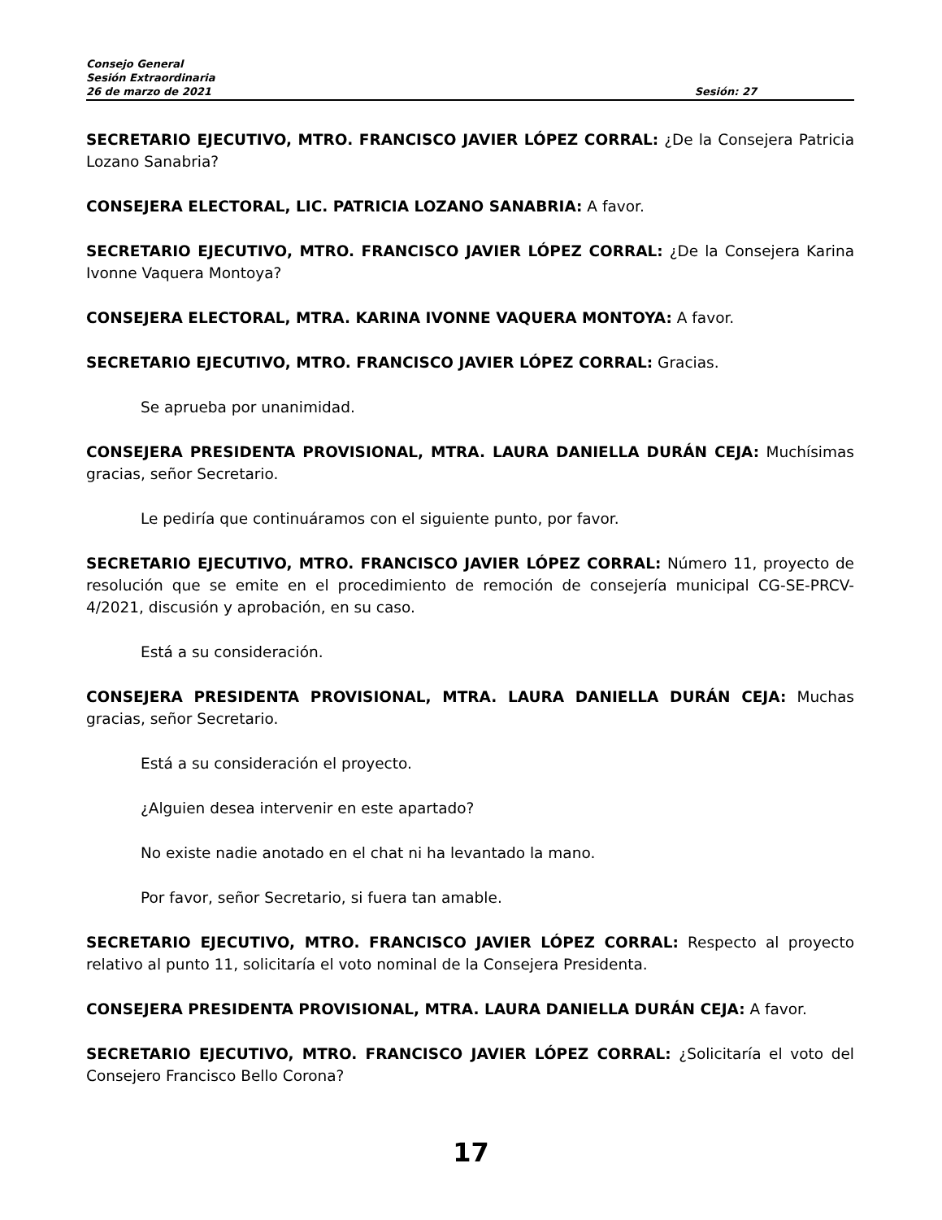Consejo General
Sesión Extraordinaria
26 de marzo de 2021 Sesión: 27
SECRETARIO EJECUTIVO, MTRO. FRANCISCO JAVIER LÓPEZ CORRAL: ¿De la Consejera Patricia Lozano Sanabria?
CONSEJERA ELECTORAL, LIC. PATRICIA LOZANO SANABRIA: A favor.
SECRETARIO EJECUTIVO, MTRO. FRANCISCO JAVIER LÓPEZ CORRAL: ¿De la Consejera Karina Ivonne Vaquera Montoya?
CONSEJERA ELECTORAL, MTRA. KARINA IVONNE VAQUERA MONTOYA: A favor.
SECRETARIO EJECUTIVO, MTRO. FRANCISCO JAVIER LÓPEZ CORRAL: Gracias.
Se aprueba por unanimidad.
CONSEJERA PRESIDENTA PROVISIONAL, MTRA. LAURA DANIELLA DURÁN CEJA: Muchísimas gracias, señor Secretario.
Le pediría que continuáramos con el siguiente punto, por favor.
SECRETARIO EJECUTIVO, MTRO. FRANCISCO JAVIER LÓPEZ CORRAL: Número 11, proyecto de resolución que se emite en el procedimiento de remoción de consejería municipal CG-SE-PRCV-4/2021, discusión y aprobación, en su caso.
Está a su consideración.
CONSEJERA PRESIDENTA PROVISIONAL, MTRA. LAURA DANIELLA DURÁN CEJA: Muchas gracias, señor Secretario.
Está a su consideración el proyecto.
¿Alguien desea intervenir en este apartado?
No existe nadie anotado en el chat ni ha levantado la mano.
Por favor, señor Secretario, si fuera tan amable.
SECRETARIO EJECUTIVO, MTRO. FRANCISCO JAVIER LÓPEZ CORRAL: Respecto al proyecto relativo al punto 11, solicitaría el voto nominal de la Consejera Presidenta.
CONSEJERA PRESIDENTA PROVISIONAL, MTRA. LAURA DANIELLA DURÁN CEJA: A favor.
SECRETARIO EJECUTIVO, MTRO. FRANCISCO JAVIER LÓPEZ CORRAL: ¿Solicitaría el voto del Consejero Francisco Bello Corona?
17